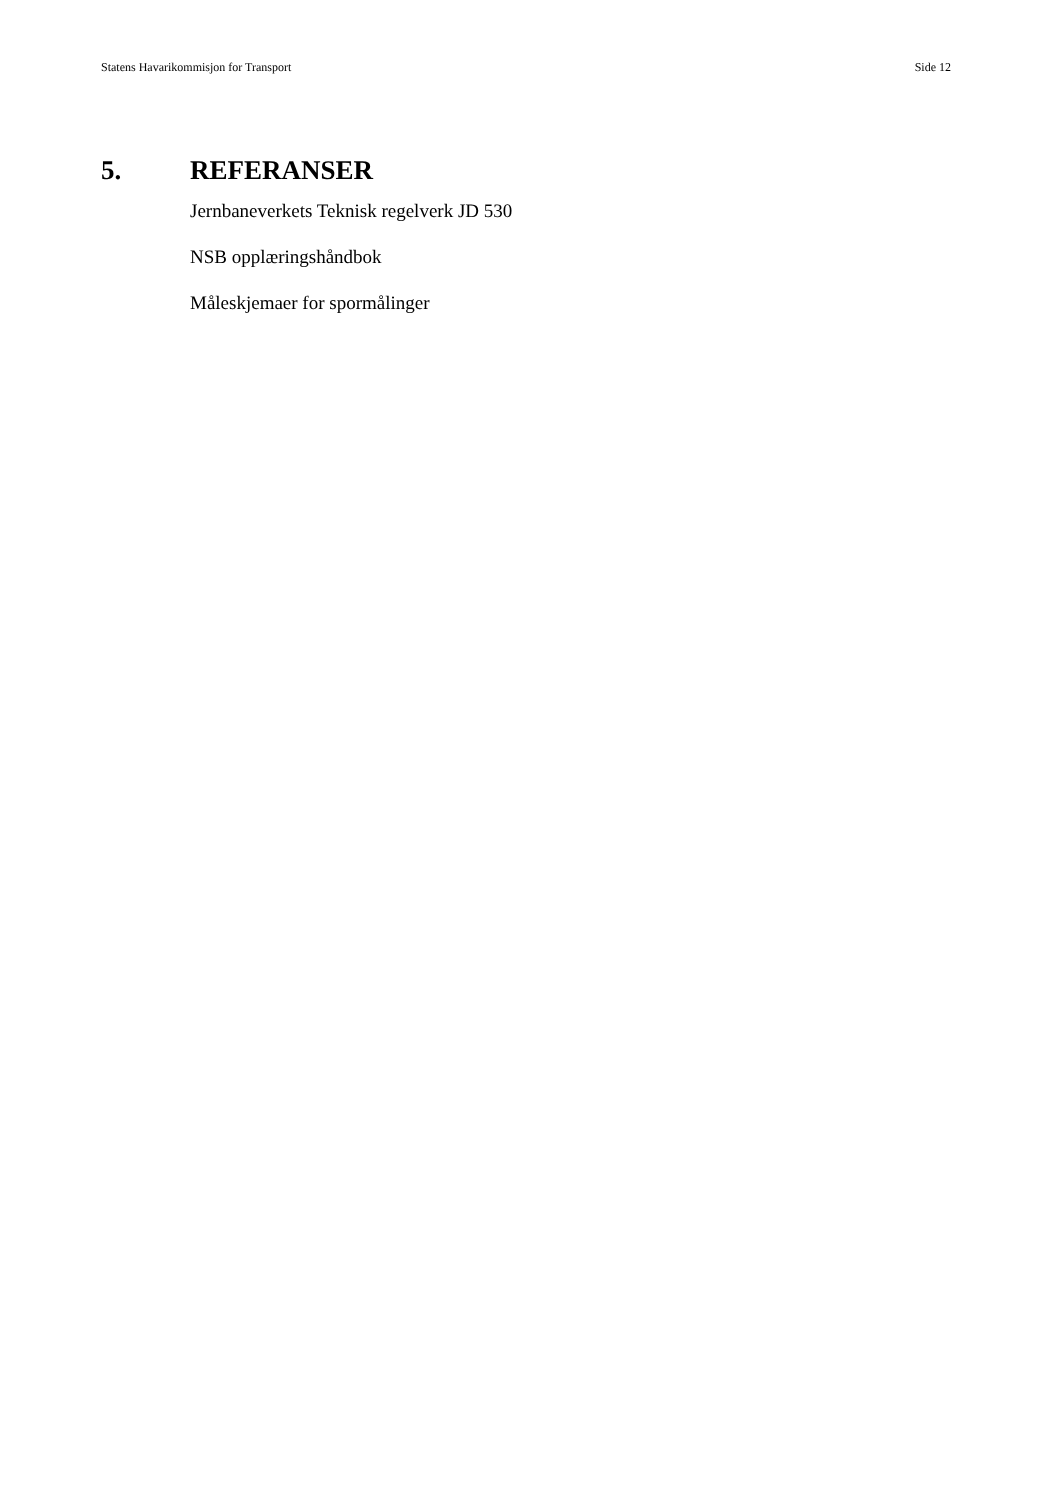Statens Havarikommisjon for Transport Side 12
5. REFERANSER
Jernbaneverkets Teknisk regelverk JD 530
NSB opplæringshåndbok
Måleskjemaer for spormålinger